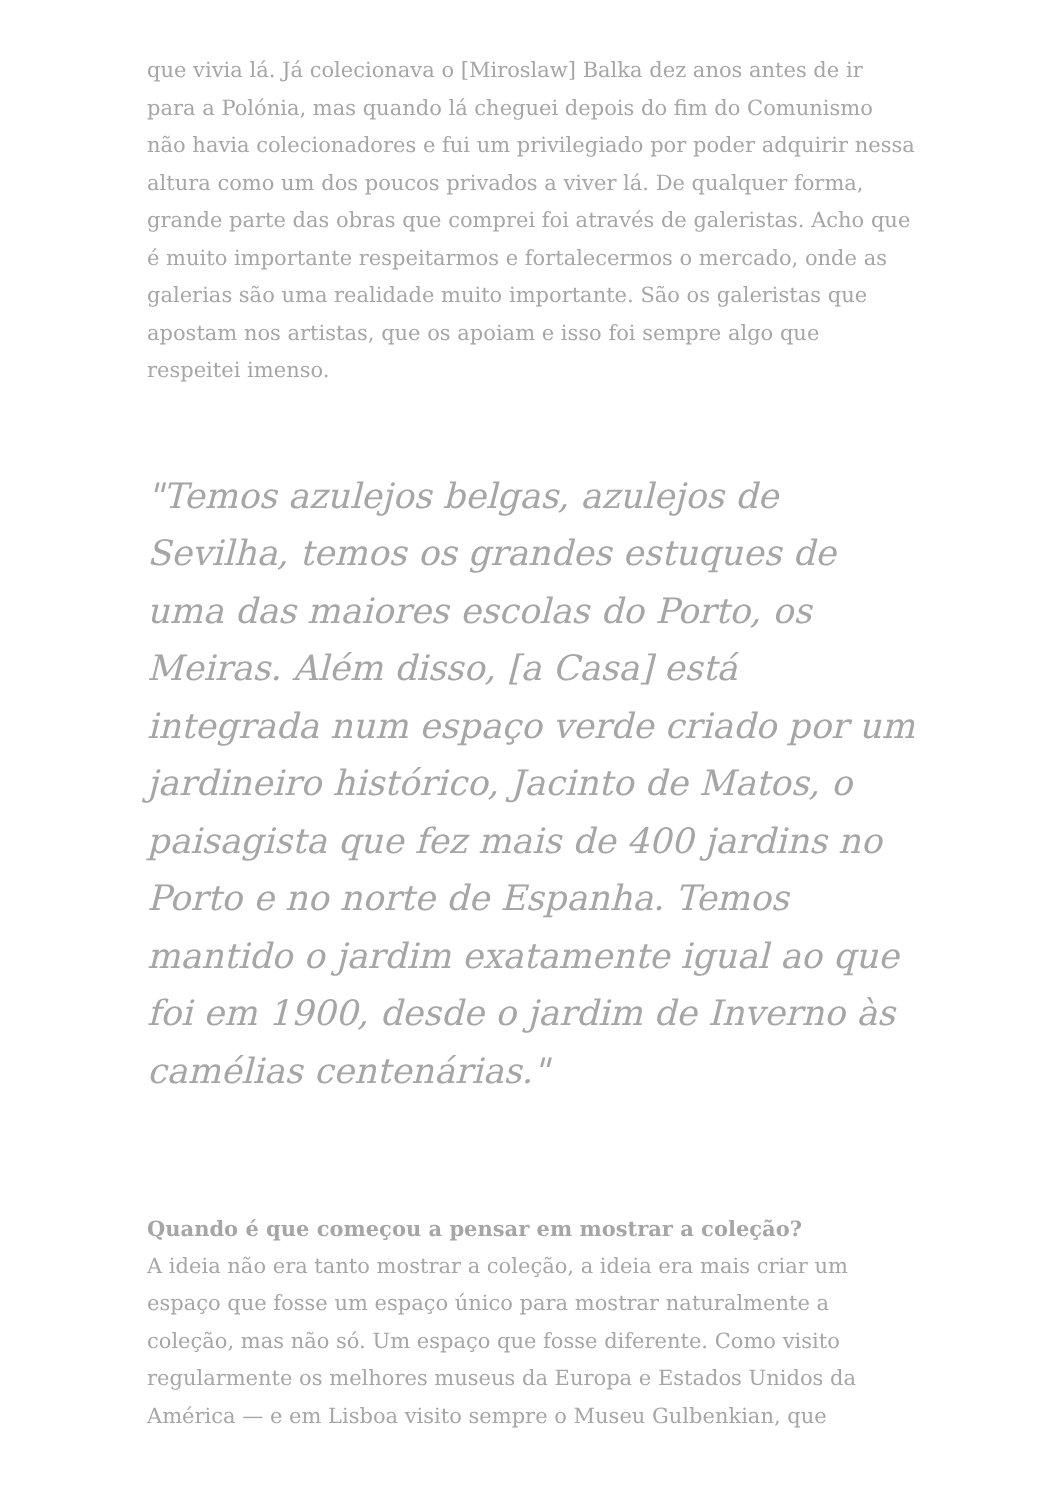que vivia lá. Já colecionava o [Miroslaw] Balka dez anos antes de ir para a Polónia, mas quando lá cheguei depois do fim do Comunismo não havia colecionadores e fui um privilegiado por poder adquirir nessa altura como um dos poucos privados a viver lá. De qualquer forma, grande parte das obras que comprei foi através de galeristas. Acho que é muito importante respeitarmos e fortalecermos o mercado, onde as galerias são uma realidade muito importante. São os galeristas que apostam nos artistas, que os apoiam e isso foi sempre algo que respeitei imenso.
"Temos azulejos belgas, azulejos de Sevilha, temos os grandes estuques de uma das maiores escolas do Porto, os Meiras. Além disso, [a Casa] está integrada num espaço verde criado por um jardineiro histórico, Jacinto de Matos, o paisagista que fez mais de 400 jardins no Porto e no norte de Espanha. Temos mantido o jardim exatamente igual ao que foi em 1900, desde o jardim de Inverno às camélias centenárias."
Quando é que começou a pensar em mostrar a coleção?
A ideia não era tanto mostrar a coleção, a ideia era mais criar um espaço que fosse um espaço único para mostrar naturalmente a coleção, mas não só. Um espaço que fosse diferente. Como visito regularmente os melhores museus da Europa e Estados Unidos da América — e em Lisboa visito sempre o Museu Gulbenkian, que